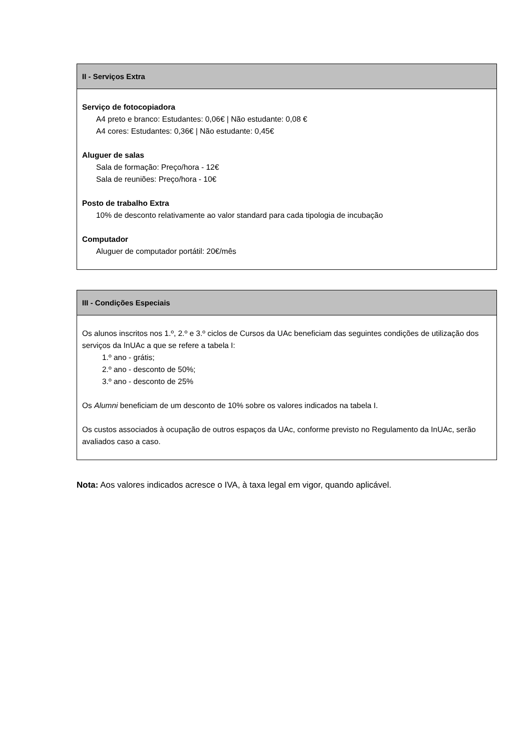| II - Serviços Extra |
| --- |
| Serviço de fotocopiadora A4 preto e branco: Estudantes: 0,06€ / Não estudante: 0,08 € A4 cores: Estudantes: 0,36€ / Não estudante: 0,45€ Aluguer de salas Sala de formação: Preço/hora - 12€ Sala de reuniões: Preço/hora - 10€ Posto de trabalho Extra 10% de desconto relativamente ao valor standard para cada tipologia de incubação Computador Aluguer de computador portátil: 20€/mês |
| III - Condições Especiais |
| --- |
| Os alunos inscritos nos 1.º, 2.º e 3.º ciclos de Cursos da UAc beneficiam das seguintes condições de utilização dos serviços da InUAc a que se refere a tabela I: 1.º ano - grátis; 2.º ano - desconto de 50%; 3.º ano - desconto de 25% Os Alumni beneficiam de um desconto de 10% sobre os valores indicados na tabela I. Os custos associados à ocupação de outros espaços da UAc, conforme previsto no Regulamento da InUAc, serão avaliados caso a caso. |
Nota: Aos valores indicados acresce o IVA, à taxa legal em vigor, quando aplicável.